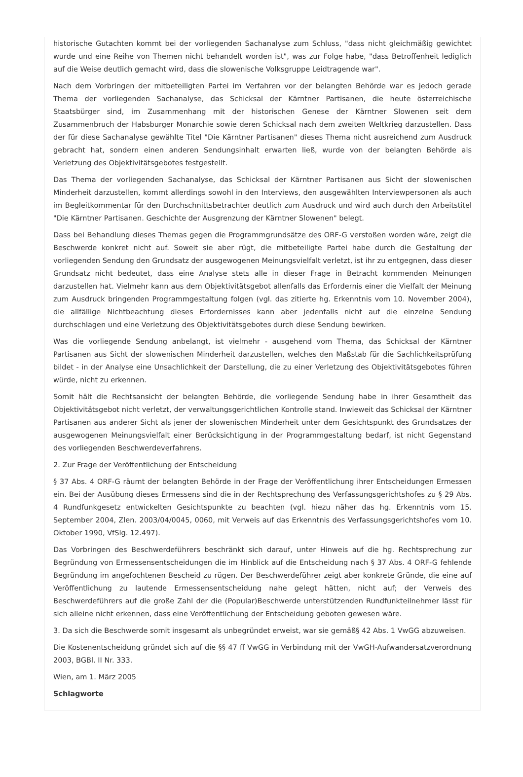historische Gutachten kommt bei der vorliegenden Sachanalyse zum Schluss, "dass nicht gleichmäßig gewichtet wurde und eine Reihe von Themen nicht behandelt worden ist", was zur Folge habe, "dass Betroffenheit lediglich auf die Weise deutlich gemacht wird, dass die slowenische Volksgruppe Leidtragende war".
Nach dem Vorbringen der mitbeteiligten Partei im Verfahren vor der belangten Behörde war es jedoch gerade Thema der vorliegenden Sachanalyse, das Schicksal der Kärntner Partisanen, die heute österreichische Staatsbürger sind, im Zusammenhang mit der historischen Genese der Kärntner Slowenen seit dem Zusammenbruch der Habsburger Monarchie sowie deren Schicksal nach dem zweiten Weltkrieg darzustellen. Dass der für diese Sachanalyse gewählte Titel "Die Kärntner Partisanen" dieses Thema nicht ausreichend zum Ausdruck gebracht hat, sondern einen anderen Sendungsinhalt erwarten ließ, wurde von der belangten Behörde als Verletzung des Objektivitätsgebotes festgestellt.
Das Thema der vorliegenden Sachanalyse, das Schicksal der Kärntner Partisanen aus Sicht der slowenischen Minderheit darzustellen, kommt allerdings sowohl in den Interviews, den ausgewählten Interviewpersonen als auch im Begleitkommentar für den Durchschnittsbetrachter deutlich zum Ausdruck und wird auch durch den Arbeitstitel "Die Kärntner Partisanen. Geschichte der Ausgrenzung der Kärntner Slowenen" belegt.
Dass bei Behandlung dieses Themas gegen die Programmgrundsätze des ORF-G verstoßen worden wäre, zeigt die Beschwerde konkret nicht auf. Soweit sie aber rügt, die mitbeteiligte Partei habe durch die Gestaltung der vorliegenden Sendung den Grundsatz der ausgewogenen Meinungsvielfalt verletzt, ist ihr zu entgegnen, dass dieser Grundsatz nicht bedeutet, dass eine Analyse stets alle in dieser Frage in Betracht kommenden Meinungen darzustellen hat. Vielmehr kann aus dem Objektivitätsgebot allenfalls das Erfordernis einer die Vielfalt der Meinung zum Ausdruck bringenden Programmgestaltung folgen (vgl. das zitierte hg. Erkenntnis vom 10. November 2004), die allfällige Nichtbeachtung dieses Erfordernisses kann aber jedenfalls nicht auf die einzelne Sendung durchschlagen und eine Verletzung des Objektivitätsgebotes durch diese Sendung bewirken.
Was die vorliegende Sendung anbelangt, ist vielmehr - ausgehend vom Thema, das Schicksal der Kärntner Partisanen aus Sicht der slowenischen Minderheit darzustellen, welches den Maßstab für die Sachlichkeitsprüfung bildet - in der Analyse eine Unsachlichkeit der Darstellung, die zu einer Verletzung des Objektivitätsgebotes führen würde, nicht zu erkennen.
Somit hält die Rechtsansicht der belangten Behörde, die vorliegende Sendung habe in ihrer Gesamtheit das Objektivitätsgebot nicht verletzt, der verwaltungsgerichtlichen Kontrolle stand. Inwieweit das Schicksal der Kärntner Partisanen aus anderer Sicht als jener der slowenischen Minderheit unter dem Gesichtspunkt des Grundsatzes der ausgewogenen Meinungsvielfalt einer Berücksichtigung in der Programmgestaltung bedarf, ist nicht Gegenstand des vorliegenden Beschwerdeverfahrens.
2. Zur Frage der Veröffentlichung der Entscheidung
§ 37 Abs. 4 ORF-G räumt der belangten Behörde in der Frage der Veröffentlichung ihrer Entscheidungen Ermessen ein. Bei der Ausübung dieses Ermessens sind die in der Rechtsprechung des Verfassungsgerichtshofes zu § 29 Abs. 4 Rundfunkgesetz entwickelten Gesichtspunkte zu beachten (vgl. hiezu näher das hg. Erkenntnis vom 15. September 2004, Zlen. 2003/04/0045, 0060, mit Verweis auf das Erkenntnis des Verfassungsgerichtshofes vom 10. Oktober 1990, VfSlg. 12.497).
Das Vorbringen des Beschwerdeführers beschränkt sich darauf, unter Hinweis auf die hg. Rechtsprechung zur Begründung von Ermessensentscheidungen die im Hinblick auf die Entscheidung nach § 37 Abs. 4 ORF-G fehlende Begründung im angefochtenen Bescheid zu rügen. Der Beschwerdeführer zeigt aber konkrete Gründe, die eine auf Veröffentlichung zu lautende Ermessensentscheidung nahe gelegt hätten, nicht auf; der Verweis des Beschwerdeführers auf die große Zahl der die (Popular)Beschwerde unterstützenden Rundfunkteilnehmer lässt für sich alleine nicht erkennen, dass eine Veröffentlichung der Entscheidung geboten gewesen wäre.
3. Da sich die Beschwerde somit insgesamt als unbegründet erweist, war sie gemäß§ 42 Abs. 1 VwGG abzuweisen.
Die Kostenentscheidung gründet sich auf die §§ 47 ff VwGG in Verbindung mit der VwGH-Aufwandersatzverordnung 2003, BGBl. II Nr. 333.
Wien, am 1. März 2005
Schlagworte